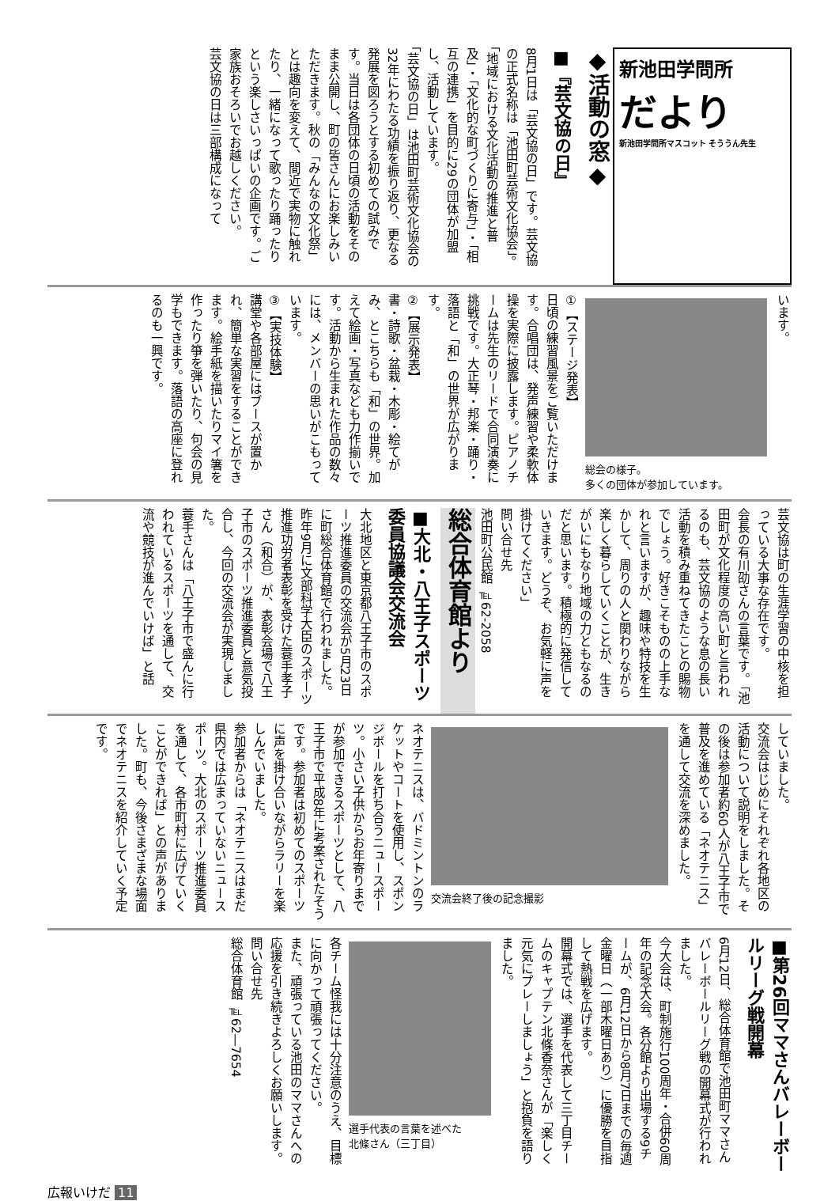新池田学問所
だより
新池田学問所マスコット そううん先生
◆活動の窓◆
■『芸文協の日』
8月1日は「芸文協の日」です。芸文協の正式名称は「池田町芸術文化協会」。「地域における文化活動の推進と普及」・「文化的な町づくりに寄与」・「相互の連携」を目的に29の団体が加盟し、活動しています。
「芸文協の日」は池田町芸術文化協会の32年にわたる功績を振り返り、更なる発展を図ろうとする初めての試みです。当日は各団体の日頃の活動をそのまま公開し、町の皆さんにお楽しみいただきます。秋の「みんなの文化祭」とは趣向を変えて、間近で実物に触れたり、一緒になって歌ったり踊ったりという楽しさいっぱいの企画です。ご家族おそろいでお越しください。
芸文協の日は三部構成になって
います。
総会の様子。
多くの団体が参加しています。
①【ステージ発表】
日頃の練習風景をご覧いただけます。合唱団は、発声練習や柔軟体操を実際に披露します。ピアノチームは先生のリードで合同演奏に挑戦です。大正琴・邦楽・踊り・落語と「和」の世界が広がります。
②【展示発表】
書・詩歌・盆栽・木彫・絵てがみ、とこちらも「和」の世界。加えて絵画・写真なども力作揃いです。活動から生まれた作品の数々には、メンバーの思いがこもっています。
③【実技体験】
講堂や各部屋にはブースが置かれ、簡単な実習をすることができます。絵手紙を描いたりマイ箸を作ったり箏を弾いたり、句会の見学もできます。落語の高座に登れるのも一興です。
芸文協は町の生涯学習の中核を担っている大事な存在です。
会長の有川劭さんの言葉です。「池田町が文化程度の高い町と言われるのも、芸文協のような息の長い活動を積み重ねてきたことの賜物でしょう。好きこそものの上手なれと言いますが、趣味や特技を生かして、周りの人と関わりながら楽しく暮らしていくことが、生きがいにもなり地域の力ともなるのだと思います。積極的に発信していきます。どうぞ、お気軽に声を掛けてください」
問い合せ先
池田町公民館 ℡62‐2058
総合体育館より
■大北・八王子スポーツ委員協議会交流会
大北地区と東京都八王子市のスポーツ推進委員の交流会が5月23日に町総合体育館で行われました。昨年9月に文部科学大臣のスポーツ推進功労者表彰を受けた蓑手孝子さん（和合）が、表彰会場で八王子市のスポーツ推進委員と意気投合し、今回の交流会が実現しました。
蓑手さんは「八王子市で盛んに行われているスポーツを通して、交流や競技が進んでいけば」と話
していました。
交流会はじめにそれぞれ各地区の活動について説明をしました。その後は参加者約60人が八王子市で普及を進めている「ネオテニス」を通して交流を深めました。
交流会終了後の記念撮影
ネオテニスは、バドミントンのラケットやコートを使用し、スポンジボールを打ち合うニュースポーツ。小さい子供からお年寄りまでが参加できるスポーツとして、八王子市で平成8年に考案されたそうです。参加者は初めてのスポーツに声を掛け合いながらラリーを楽しんでいました。
参加者からは「ネオテニスはまだ県内では広まっていないニュースポーツ。大北のスポーツ推進委員を通して、各市町村に広げていくことができれば」との声がありました。町も、今後さまざまな場面でネオテニスを紹介していく予定です。
■第26回ママさんバレーボールリーグ戦開幕
6月12日、総合体育館で池田町ママさんバレーボールリーグ戦の開幕式が行われました。
今大会は、町制施行100周年・合併60周年の記念大会。各分館より出場する9チームが、6月12日から8月7日までの毎週金曜日（一部木曜日あり）に優勝を目指して熱戦を広げます。
開幕式では、選手を代表して三丁目チームのキャプテン北條香奈さんが「楽しく元気にプレーしましょう」と抱負を語りました。
選手代表の言葉を述べた
北條さん（三丁目）
各チーム怪我には十分注意のうえ、目標に向かって頑張ってください。
また、頑張っている池田のママさんへの応援を引き続きよろしくお願いします。
問い合せ先
総合体育館 ℡62―7654
広報いけだ 11